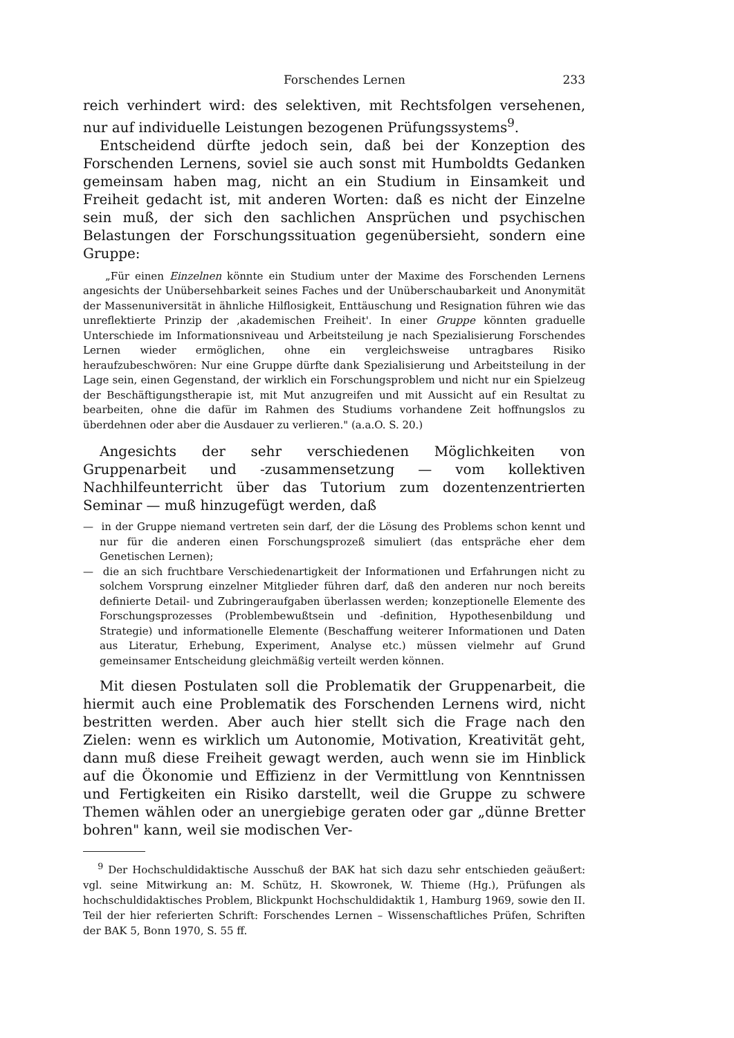Forschendes Lernen 233
reich verhindert wird: des selektiven, mit Rechtsfolgen versehenen, nur auf individuelle Leistungen bezogenen Prüfungssystems<sup>9</sup>.
Entscheidend dürfte jedoch sein, daß bei der Konzeption des Forschenden Lernens, soviel sie auch sonst mit Humboldts Gedanken gemeinsam haben mag, nicht an ein Studium in Einsamkeit und Freiheit gedacht ist, mit anderen Worten: daß es nicht der Einzelne sein muß, der sich den sachlichen Ansprüchen und psychischen Belastungen der Forschungssituation gegenübersieht, sondern eine Gruppe:
„Für einen Einzelnen könnte ein Studium unter der Maxime des Forschenden Lernens angesichts der Unübersehbarkeit seines Faches und der Unüberschaubarkeit und Anonymität der Massenuniversität in ähnliche Hilflosigkeit, Enttäuschung und Resignation führen wie das unreflektierte Prinzip der ‚akademischen Freiheit'. In einer Gruppe könnten graduelle Unterschiede im Informationsniveau und Arbeitsteilung je nach Spezialisierung Forschendes Lernen wieder ermöglichen, ohne ein vergleichsweise untragbares Risiko heraufzubeschwören: Nur eine Gruppe dürfte dank Spezialisierung und Arbeitsteilung in der Lage sein, einen Gegenstand, der wirklich ein Forschungsproblem und nicht nur ein Spielzeug der Beschäftigungstherapie ist, mit Mut anzugreifen und mit Aussicht auf ein Resultat zu bearbeiten, ohne die dafür im Rahmen des Studiums vorhandene Zeit hoffnungslos zu überdehnen oder aber die Ausdauer zu verlieren." (a.a.O. S. 20.)
Angesichts der sehr verschiedenen Möglichkeiten von Gruppenarbeit und -zusammensetzung — vom kollektiven Nachhilfeunterricht über das Tutorium zum dozentenzentrierten Seminar — muß hinzugefügt werden, daß
— in der Gruppe niemand vertreten sein darf, der die Lösung des Problems schon kennt und nur für die anderen einen Forschungsprozeß simuliert (das entspräche eher dem Genetischen Lernen);
— die an sich fruchtbare Verschiedenartigkeit der Informationen und Erfahrungen nicht zu solchem Vorsprung einzelner Mitglieder führen darf, daß den anderen nur noch bereits definierte Detail- und Zubringeraufgaben überlassen werden; konzeptionelle Elemente des Forschungsprozesses (Problembewußtsein und -definition, Hypothesenbildung und Strategie) und informationelle Elemente (Beschaffung weiterer Informationen und Daten aus Literatur, Erhebung, Experiment, Analyse etc.) müssen vielmehr auf Grund gemeinsamer Entscheidung gleichmäßig verteilt werden können.
Mit diesen Postulaten soll die Problematik der Gruppenarbeit, die hiermit auch eine Problematik des Forschenden Lernens wird, nicht bestritten werden. Aber auch hier stellt sich die Frage nach den Zielen: wenn es wirklich um Autonomie, Motivation, Kreativität geht, dann muß diese Freiheit gewagt werden, auch wenn sie im Hinblick auf die Ökonomie und Effizienz in der Vermittlung von Kenntnissen und Fertigkeiten ein Risiko darstellt, weil die Gruppe zu schwere Themen wählen oder an unergiebige geraten oder gar „dünne Bretter bohren" kann, weil sie modischen Ver-
<sup>9</sup> Der Hochschuldidaktische Ausschuß der BAK hat sich dazu sehr entschieden geäußert: vgl. seine Mitwirkung an: M. Schütz, H. Skowronek, W. Thieme (Hg.), Prüfungen als hochschuldidaktisches Problem, Blickpunkt Hochschuldidaktik 1, Hamburg 1969, sowie den II. Teil der hier referierten Schrift: Forschendes Lernen – Wissenschaftliches Prüfen, Schriften der BAK 5, Bonn 1970, S. 55 ff.